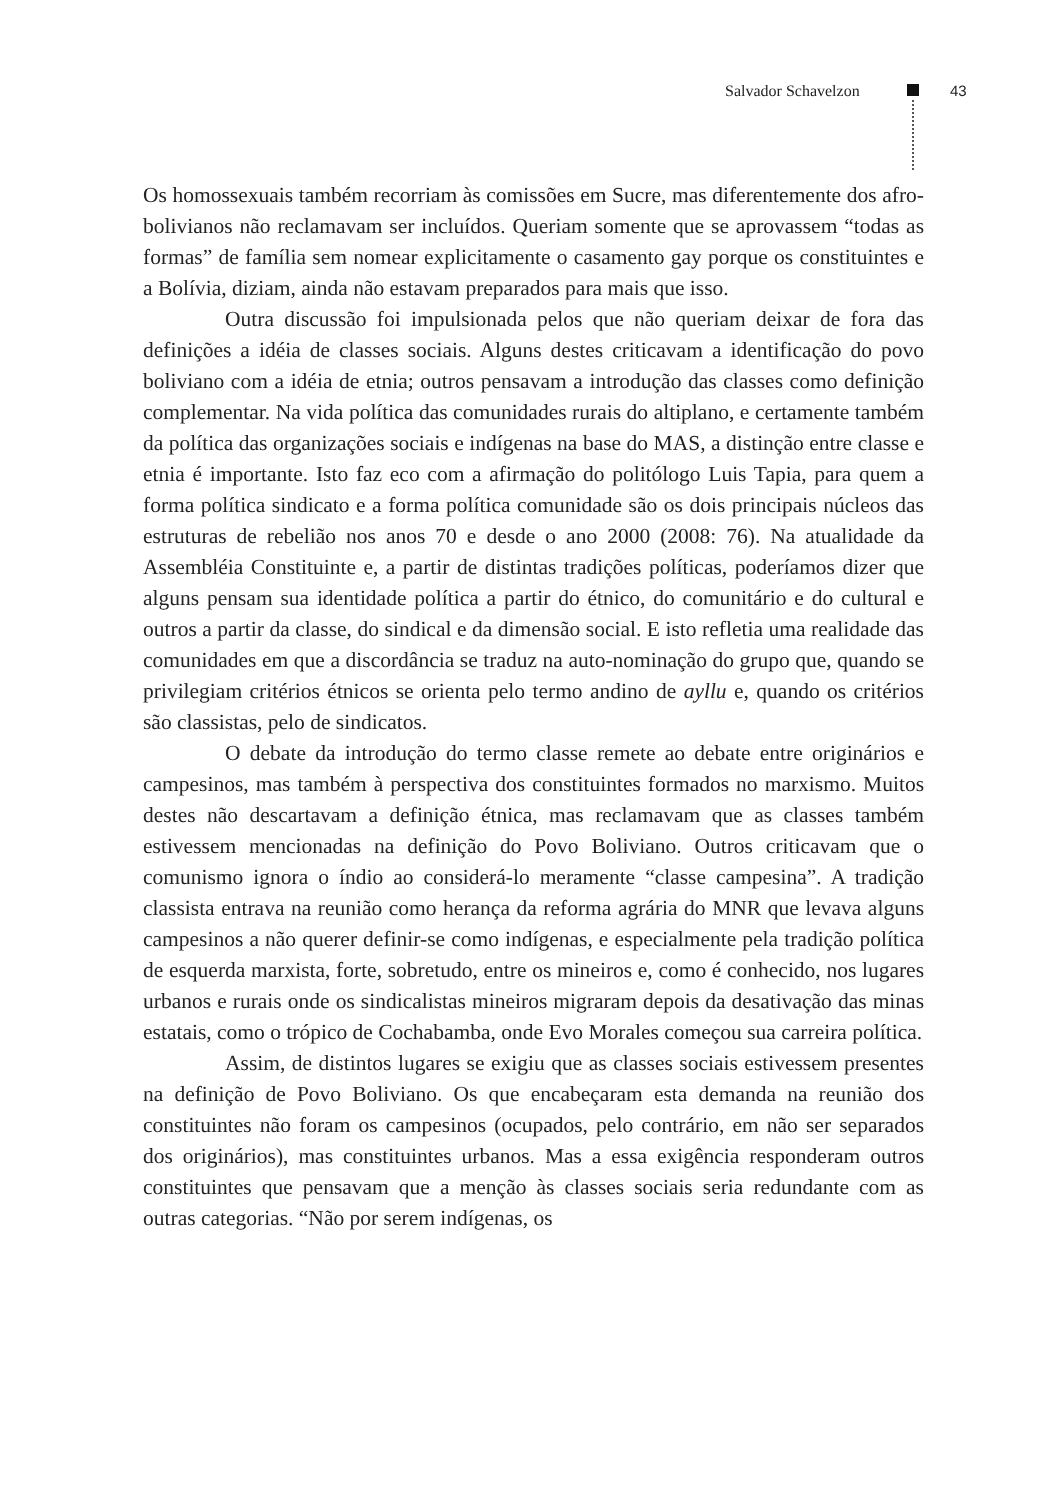Salvador Schavelzon 43
Os homossexuais também recorriam às comissões em Sucre, mas diferentemente dos afro-bolivianos não reclamavam ser incluídos. Queriam somente que se apro­vassem “todas as formas” de família sem nomear explicitamente o casamento gay porque os constituintes e a Bolívia, diziam, ainda não estavam preparados para mais que isso.
Outra discussão foi impulsionada pelos que não queriam deixar de fora das definições a idéia de classes sociais. Alguns destes criticavam a identificação do povo boliviano com a idéia de etnia; outros pensavam a introdução das classes como definição complementar. Na vida política das comunidades rurais do alti­plano, e certamente também da política das organizações sociais e indígenas na base do MAS, a distinção entre classe e etnia é importante. Isto faz eco com a afir­mação do politólogo Luis Tapia, para quem a forma política sindicato e a forma política comunidade são os dois principais núcleos das estruturas de rebelião nos anos 70 e desde o ano 2000 (2008: 76). Na atualidade da Assembléia Constituinte e, a partir de distintas tradições políticas, poderíamos dizer que alguns pensam sua identidade política a partir do étnico, do comunitário e do cultural e outros a partir da classe, do sindical e da dimensão social. E isto refletia uma realidade das comunidades em que a discordância se traduz na auto-nominação do grupo que, quando se privilegiam critérios étnicos se orienta pelo termo andino de ayllu e, quando os critérios são classistas, pelo de sindicatos.
O debate da introdução do termo classe remete ao debate entre originá­rios e campesinos, mas também à perspectiva dos constituintes formados no mar­xismo. Muitos destes não descartavam a definição étnica, mas reclamavam que as classes também estivessem mencionadas na definição do Povo Boliviano. Outros criticavam que o comunismo ignora o índio ao considerá-lo meramente “clas­se campesina”. A tradição classista entrava na reunião como herança da reforma agrária do MNR que levava alguns campesinos a não querer definir-se como in­dígenas, e especialmente pela tradição política de esquerda marxista, forte, sobre­tudo, entre os mineiros e, como é conhecido, nos lugares urbanos e rurais onde os sindicalistas mineiros migraram depois da desativação das minas estatais, como o trópico de Cochabamba, onde Evo Morales começou sua carreira política.
Assim, de distintos lugares se exigiu que as classes sociais estivessem presentes na definição de Povo Boliviano. Os que encabeçaram esta demanda na reunião dos constituintes não foram os campesinos (ocupados, pelo contrário, em não ser separados dos originários), mas constituintes urbanos. Mas a essa exi­gência responderam outros constituintes que pensavam que a menção às classes sociais seria redundante com as outras categorias. “Não por serem indígenas, os